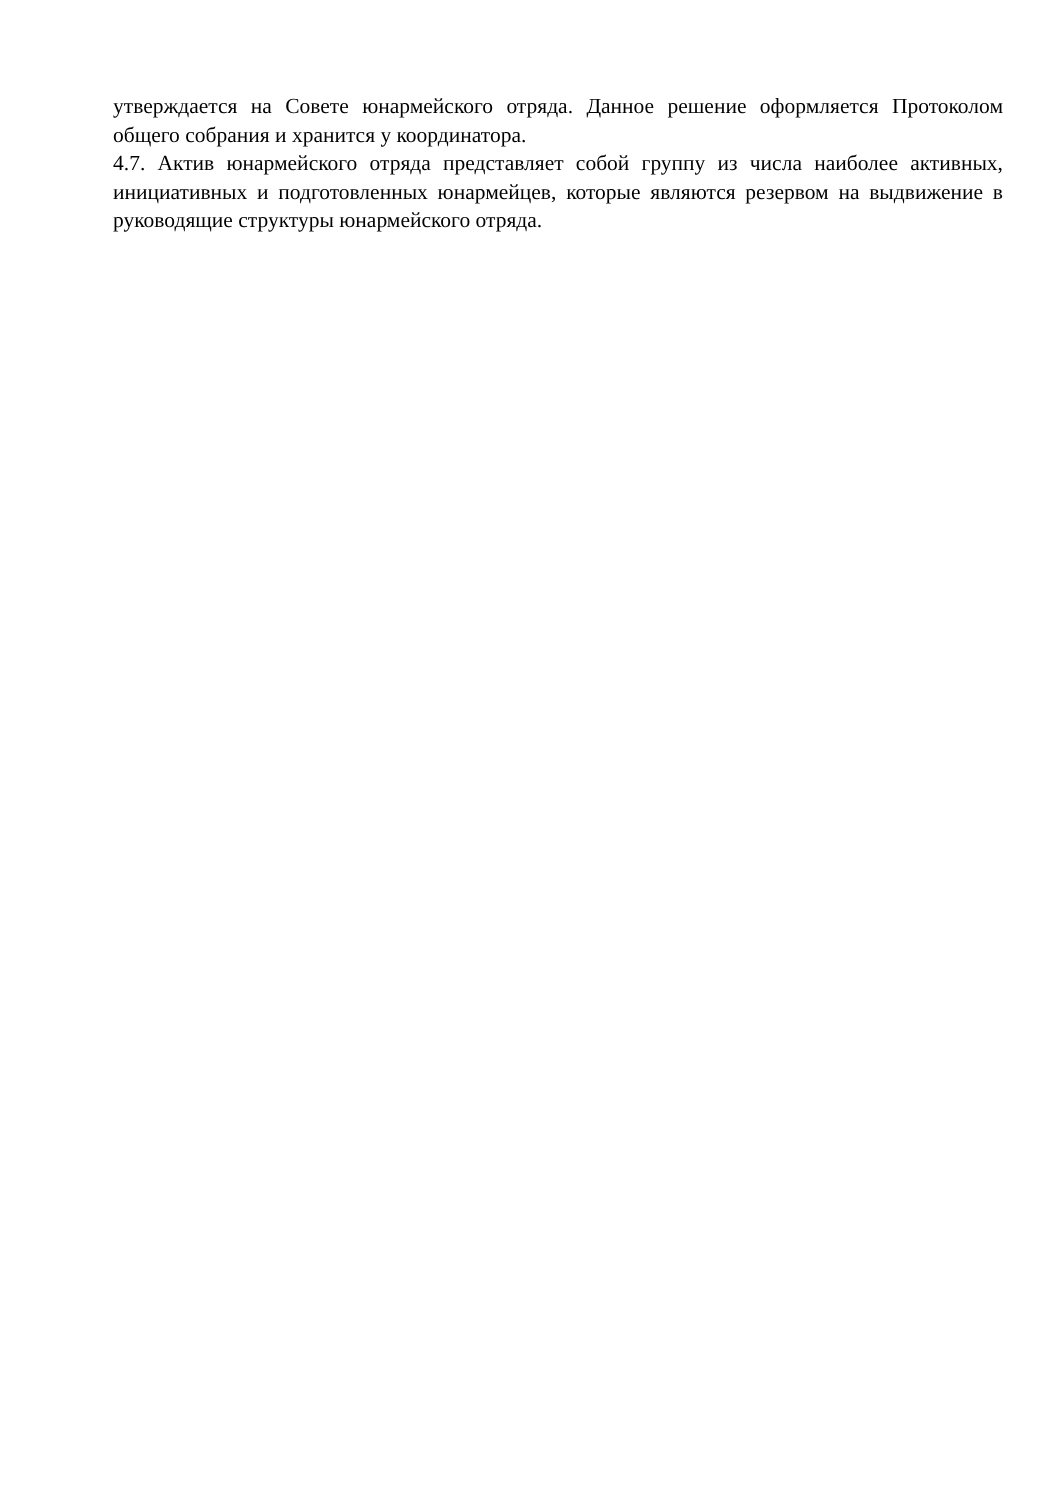утверждается на Совете юнармейского отряда. Данное решение оформляется Протоколом общего собрания и хранится у координатора.
4.7. Актив юнармейского отряда представляет собой группу из числа наиболее активных, инициативных и подготовленных юнармейцев, которые являются резервом на выдвижение в руководящие структуры юнармейского отряда.